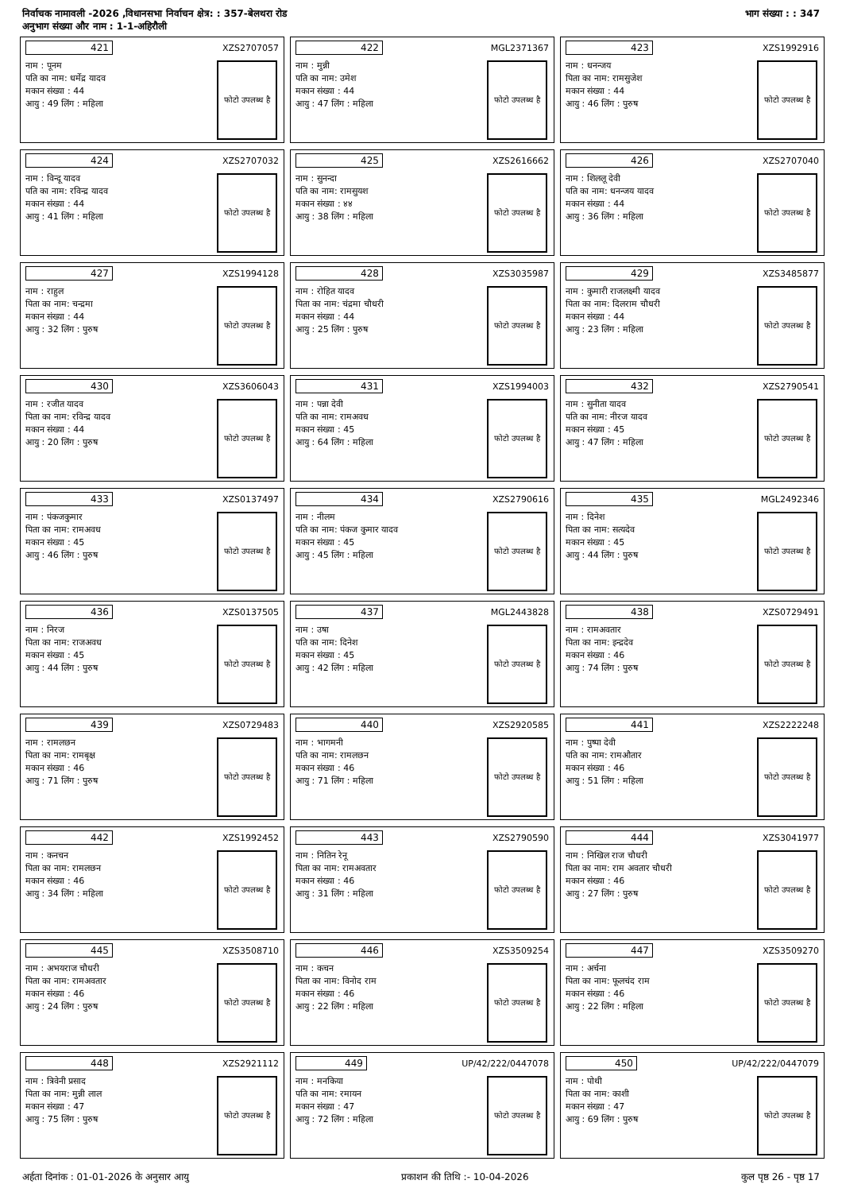निर्वाचक नामावली -2026 ,विधानसभा निर्वाचन क्षेत्र: : 357-बेलथरा रोड भाग संख्या : : 347
अनुभाग संख्या और नाम : 1-1-अहिरौली
421 XZS2707057
नाम : पूनम
पति का नाम: धर्मेद्र यादव
मकान संख्या : 44
आयु : 49 लिंग : महिला
फोटो उपलब्ध है
422 MGL2371367
नाम : मुन्नी
पति का नाम: उमेश
मकान संख्या : 44
आयु : 47 लिंग : महिला
फोटो उपलब्ध है
423 XZS1992916
नाम : धनन्जय
पिता का नाम: रामसुजेश
मकान संख्या : 44
आयु : 46 लिंग : पुरुष
फोटो उपलब्ध है
424 XZS2707032
नाम : विन्दू यादव
पति का नाम: रविन्द्र यादव
मकान संख्या : 44
आयु : 41 लिंग : महिला
फोटो उपलब्ध है
425 XZS2616662
नाम : सुनन्दा
पति का नाम: रामसुयश
मकान संख्या : ४४
आयु : 38 लिंग : महिला
फोटो उपलब्ध है
426 XZS2707040
नाम : शिललू देवी
पति का नाम: धनन्जय यादव
मकान संख्या : 44
आयु : 36 लिंग : महिला
फोटो उपलब्ध है
427 XZS1994128
नाम : राहुल
पिता का नाम: चन्द्रमा
मकान संख्या : 44
आयु : 32 लिंग : पुरुष
फोटो उपलब्ध है
428 XZS3035987
नाम : रोहित यादव
पिता का नाम: चंद्रमा चौधरी
मकान संख्या : 44
आयु : 25 लिंग : पुरुष
फोटो उपलब्ध है
429 XZS3485877
नाम : कुमारी राजलक्ष्मी यादव
पिता का नाम: दिलराम चौधरी
मकान संख्या : 44
आयु : 23 लिंग : महिला
फोटो उपलब्ध है
430 XZS3606043
नाम : रजीत यादव
पिता का नाम: रविन्द्र यादव
मकान संख्या : 44
आयु : 20 लिंग : पुरुष
फोटो उपलब्ध है
431 XZS1994003
नाम : पन्ना देवी
पति का नाम: रामअवध
मकान संख्या : 45
आयु : 64 लिंग : महिला
फोटो उपलब्ध है
432 XZS2790541
नाम : सुनीता यादव
पति का नाम: नीरज यादव
मकान संख्या : 45
आयु : 47 लिंग : महिला
फोटो उपलब्ध है
433 XZS0137497
नाम : पंकजकुमार
पिता का नाम: रामअवध
मकान संख्या : 45
आयु : 46 लिंग : पुरुष
फोटो उपलब्ध है
434 XZS2790616
नाम : नीलम
पति का नाम: पंकज कुमार यादव
मकान संख्या : 45
आयु : 45 लिंग : महिला
फोटो उपलब्ध है
435 MGL2492346
नाम : दिनेश
पिता का नाम: सत्यदेव
मकान संख्या : 45
आयु : 44 लिंग : पुरुष
फोटो उपलब्ध है
436 XZS0137505
नाम : निरज
पिता का नाम: राजअवध
मकान संख्या : 45
आयु : 44 लिंग : पुरुष
फोटो उपलब्ध है
437 MGL2443828
नाम : उषा
पति का नाम: दिनेश
मकान संख्या : 45
आयु : 42 लिंग : महिला
फोटो उपलब्ध है
438 XZS0729491
नाम : रामअवतार
पिता का नाम: इन्द्रदेव
मकान संख्या : 46
आयु : 74 लिंग : पुरुष
फोटो उपलब्ध है
439 XZS0729483
नाम : रामलछन
पिता का नाम: रामबृक्ष
मकान संख्या : 46
आयु : 71 लिंग : पुरुष
फोटो उपलब्ध है
440 XZS2920585
नाम : भागमनी
पति का नाम: रामलछन
मकान संख्या : 46
आयु : 71 लिंग : महिला
फोटो उपलब्ध है
441 XZS2222248
नाम : पुष्पा देवी
पति का नाम: रामऔतार
मकान संख्या : 46
आयु : 51 लिंग : महिला
फोटो उपलब्ध है
442 XZS1992452
नाम : कनचन
पिता का नाम: रामलछन
मकान संख्या : 46
आयु : 34 लिंग : महिला
फोटो उपलब्ध है
443 XZS2790590
नाम : नितिन रेनू
पिता का नाम: रामअवतार
मकान संख्या : 46
आयु : 31 लिंग : महिला
फोटो उपलब्ध है
444 XZS3041977
नाम : निखिल राज चौधरी
पिता का नाम: राम अवतार चौधरी
मकान संख्या : 46
आयु : 27 लिंग : पुरुष
फोटो उपलब्ध है
445 XZS3508710
नाम : अभयराज चौधरी
पिता का नाम: रामअवतार
मकान संख्या : 46
आयु : 24 लिंग : पुरुष
फोटो उपलब्ध है
446 XZS3509254
नाम : कचन
पिता का नाम: विनोद राम
मकान संख्या : 46
आयु : 22 लिंग : महिला
फोटो उपलब्ध है
447 XZS3509270
नाम : अर्चना
पिता का नाम: फूलचंद राम
मकान संख्या : 46
आयु : 22 लिंग : महिला
फोटो उपलब्ध है
448 XZS2921112
नाम : त्रिवेनी प्रसाद
पिता का नाम: मुन्नी लाल
मकान संख्या : 47
आयु : 75 लिंग : पुरुष
फोटो उपलब्ध है
449 UP/42/222/0447078
नाम : मनकिया
पति का नाम: रमायन
मकान संख्या : 47
आयु : 72 लिंग : महिला
फोटो उपलब्ध है
450 UP/42/222/0447079
नाम : पोथी
पिता का नाम: काशी
मकान संख्या : 47
आयु : 69 लिंग : पुरुष
फोटो उपलब्ध है
अर्हता दिनांक : 01-01-2026 के अनुसार आयु प्रकाशन की तिथि :- 10-04-2026 कुल पृष्ठ 26 - पृष्ठ 17